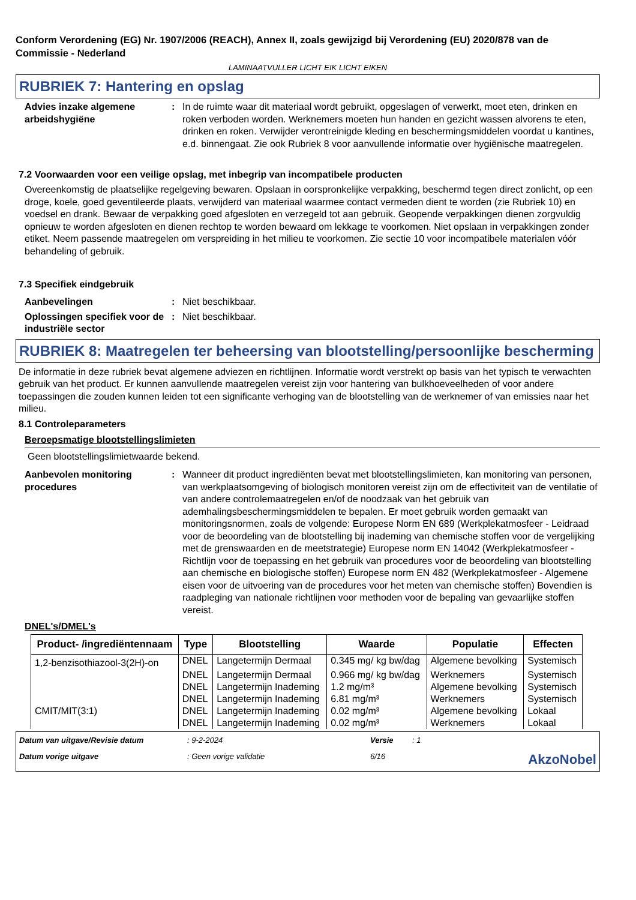Conform Verordening (EG) Nr. 1907/2006 (REACH), Annex II, zoals gewijzigd bij Verordening (EU) 2020/878 van de Commissie - Nederland
LAMINAATVULLER LICHT EIK LICHT EIKEN
RUBRIEK 7: Hantering en opslag
Advies inzake algemene arbeidshygiëne
: In de ruimte waar dit materiaal wordt gebruikt, opgeslagen of verwerkt, moet eten, drinken en roken verboden worden. Werknemers moeten hun handen en gezicht wassen alvorens te eten, drinken en roken. Verwijder verontreinigde kleding en beschermingsmiddelen voordat u kantines, e.d. binnengaat. Zie ook Rubriek 8 voor aanvullende informatie over hygiënische maatregelen.
7.2 Voorwaarden voor een veilige opslag, met inbegrip van incompatibele producten
Overeenkomstig de plaatselijke regelgeving bewaren. Opslaan in oorspronkelijke verpakking, beschermd tegen direct zonlicht, op een droge, koele, goed geventileerde plaats, verwijderd van materiaal waarmee contact vermeden dient te worden (zie Rubriek 10) en voedsel en drank. Bewaar de verpakking goed afgesloten en verzegeld tot aan gebruik. Geopende verpakkingen dienen zorgvuldig opnieuw te worden afgesloten en dienen rechtop te worden bewaard om lekkage te voorkomen. Niet opslaan in verpakkingen zonder etiket. Neem passende maatregelen om verspreiding in het milieu te voorkomen. Zie sectie 10 voor incompatibele materialen vóór behandeling of gebruik.
7.3 Specifiek eindgebruik
Aanbevelingen : Niet beschikbaar.
Oplossingen specifiek voor de industriële sector
: Niet beschikbaar.
RUBRIEK 8: Maatregelen ter beheersing van blootstelling/persoonlijke bescherming
De informatie in deze rubriek bevat algemene adviezen en richtlijnen. Informatie wordt verstrekt op basis van het typisch te verwachten gebruik van het product. Er kunnen aanvullende maatregelen vereist zijn voor hantering van bulkhoeveelheden of voor andere toepassingen die zouden kunnen leiden tot een significante verhoging van de blootstelling van de werknemer of van emissies naar het milieu.
8.1 Controleparameters
Beroepsmatige blootstellingslimieten
Geen blootstellingslimietwaarde bekend.
Aanbevolen monitoring procedures
: Wanneer dit product ingrediënten bevat met blootstellingslimieten, kan monitoring van personen, van werkplaatsomgeving of biologisch monitoren vereist zijn om de effectiviteit van de ventilatie of van andere controlemaatregelen en/of de noodzaak van het gebruik van ademhalingsbeschermingsmiddelen te bepalen. Er moet gebruik worden gemaakt van monitoringsnormen, zoals de volgende: Europese Norm EN 689 (Werkplekatmosfeer - Leidraad voor de beoordeling van de blootstelling bij inademing van chemische stoffen voor de vergelijking met de grenswaarden en de meetstrategie) Europese norm EN 14042 (Werkplekatmosfeer - Richtlijn voor de toepassing en het gebruik van procedures voor de beoordeling van blootstelling aan chemische en biologische stoffen) Europese norm EN 482 (Werkplekatmosfeer - Algemene eisen voor de uitvoering van de procedures voor het meten van chemische stoffen) Bovendien is raadpleging van nationale richtlijnen voor methoden voor de bepaling van gevaarlijke stoffen vereist.
DNEL's/DMEL's
| Product- /ingrediëntennaam | Type | Blootstelling | Waarde | Populatie | Effecten |
| --- | --- | --- | --- | --- | --- |
| 1,2-benzisothiazool-3(2H)-on | DNEL | Langetermijn Dermaal | 0.345 mg/ kg bw/dag | Algemene bevolking | Systemisch |
| | DNEL | Langetermijn Dermaal | 0.966 mg/ kg bw/dag | Werknemers | Systemisch |
| | DNEL | Langetermijn Inademing | 1.2 mg/m³ | Algemene bevolking | Systemisch |
| | DNEL | Langetermijn Inademing | 6.81 mg/m³ | Werknemers | Systemisch |
| CMIT/MIT(3:1) | DNEL | Langetermijn Inademing | 0.02 mg/m³ | Algemene bevolking | Lokaal |
| | DNEL | Langetermijn Inademing | 0.02 mg/m³ | Werknemers | Lokaal |
Datum van uitgave/Revisie datum: 9-2-2024 Versie: 1 Datum vorige uitgave: Geen vorige validatie 6/16 AkzoNobel